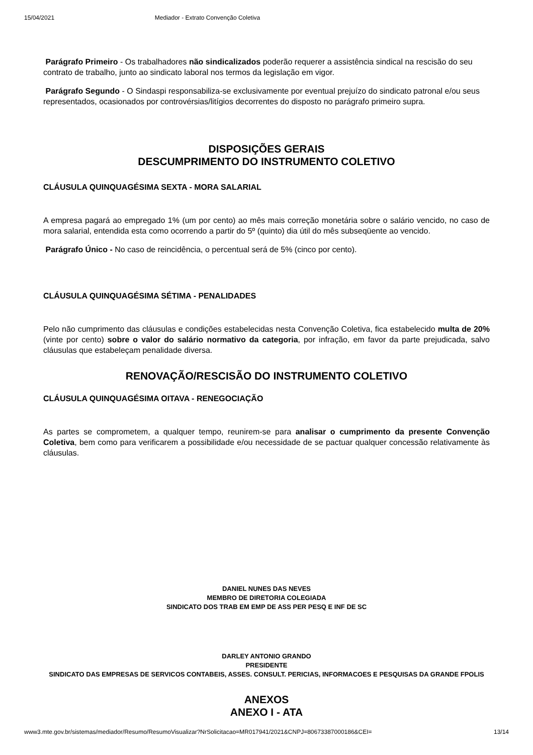15/04/2021 Mediador - Extrato Convenção Coletiva
Parágrafo Primeiro - Os trabalhadores não sindicalizados poderão requerer a assistência sindical na rescisão do seu contrato de trabalho, junto ao sindicato laboral nos termos da legislação em vigor.
Parágrafo Segundo - O Sindaspi responsabiliza-se exclusivamente por eventual prejuízo do sindicato patronal e/ou seus representados, ocasionados por controvérsias/litígios decorrentes do disposto no parágrafo primeiro supra.
DISPOSIÇÕES GERAIS
DESCUMPRIMENTO DO INSTRUMENTO COLETIVO
CLÁUSULA QUINQUAGÉSIMA SEXTA - MORA SALARIAL
A empresa pagará ao empregado 1% (um por cento) ao mês mais correção monetária sobre o salário vencido, no caso de mora salarial, entendida esta como ocorrendo a partir do 5º (quinto) dia útil do mês subseqüente ao vencido.
Parágrafo Único - No caso de reincidência, o percentual será de 5% (cinco por cento).
CLÁUSULA QUINQUAGÉSIMA SÉTIMA - PENALIDADES
Pelo não cumprimento das cláusulas e condições estabelecidas nesta Convenção Coletiva, fica estabelecido multa de 20% (vinte por cento) sobre o valor do salário normativo da categoria, por infração, em favor da parte prejudicada, salvo cláusulas que estabeleçam penalidade diversa.
RENOVAÇÃO/RESCISÃO DO INSTRUMENTO COLETIVO
CLÁUSULA QUINQUAGÉSIMA OITAVA - RENEGOCIAÇÃO
As partes se comprometem, a qualquer tempo, reunirem-se para analisar o cumprimento da presente Convenção Coletiva, bem como para verificarem a possibilidade e/ou necessidade de se pactuar qualquer concessão relativamente às cláusulas.
DANIEL NUNES DAS NEVES
MEMBRO DE DIRETORIA COLEGIADA
SINDICATO DOS TRAB EM EMP DE ASS PER PESQ E INF DE SC
DARLEY ANTONIO GRANDO
PRESIDENTE
SINDICATO DAS EMPRESAS DE SERVICOS CONTABEIS, ASSES. CONSULT. PERICIAS, INFORMACOES E PESQUISAS DA GRANDE FPOLIS
ANEXOS
ANEXO I - ATA
www3.mte.gov.br/sistemas/mediador/Resumo/ResumoVisualizar?NrSolicitacao=MR017941/2021&CNPJ=80673387000186&CEI= 13/14